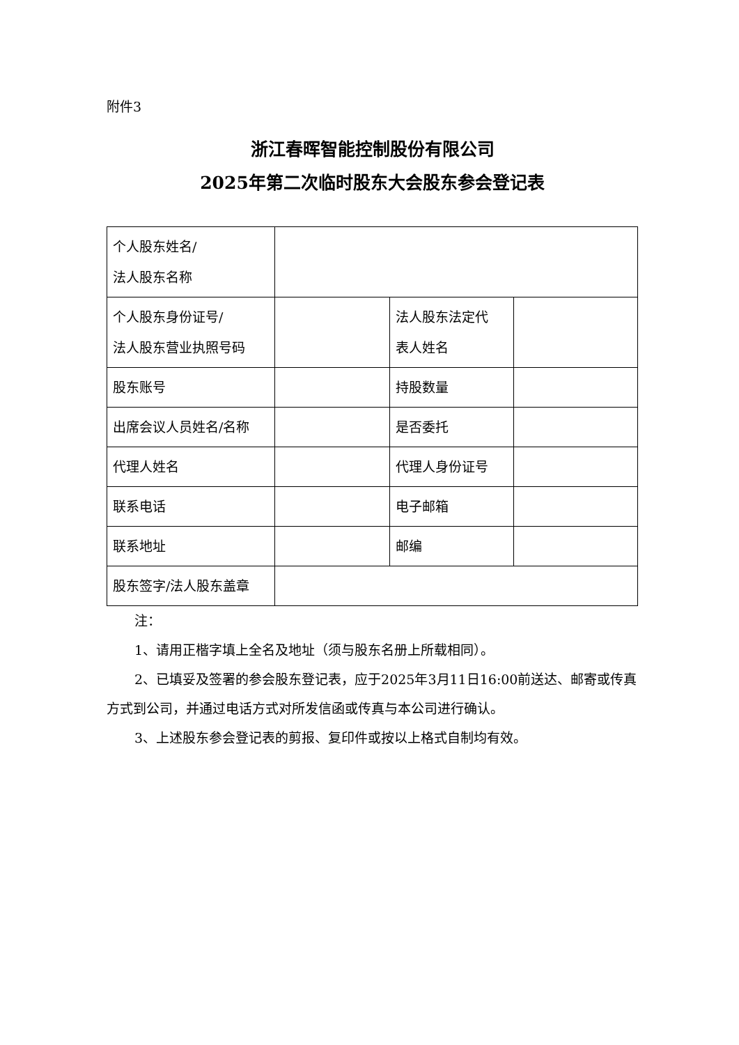附件3
浙江春晖智能控制股份有限公司
2025年第二次临时股东大会股东参会登记表
| 个人股东姓名/ 法人股东名称 | | | |
| 个人股东身份证号/ 法人股东营业执照号码 | | 法人股东法定代 表人姓名 | |
| 股东账号 | | 持股数量 | |
| 出席会议人员姓名/名称 | | 是否委托 | |
| 代理人姓名 | | 代理人身份证号 | |
| 联系电话 | | 电子邮箱 | |
| 联系地址 | | 邮编 | |
| 股东签字/法人股东盖章 | | | |
注：
1、请用正楷字填上全名及地址（须与股东名册上所载相同）。
2、已填妥及签署的参会股东登记表，应于2025年3月11日16:00前送达、邮寄或传真方式到公司，并通过电话方式对所发信函或传真与本公司进行确认。
3、上述股东参会登记表的剪报、复印件或按以上格式自制均有效。